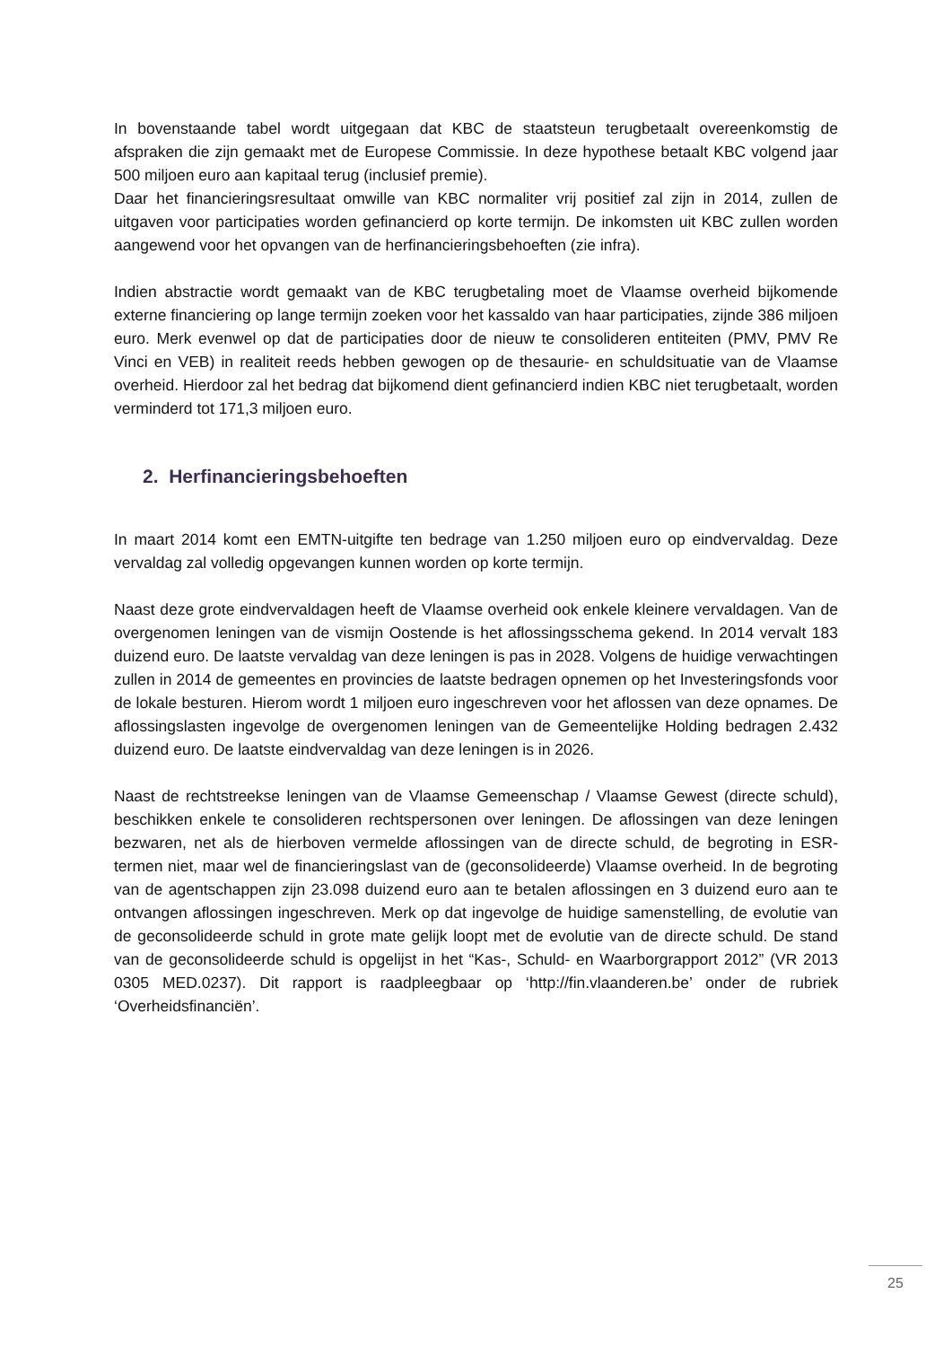In bovenstaande tabel wordt uitgegaan dat KBC de staatsteun terugbetaalt overeenkomstig de afspraken die zijn gemaakt met de Europese Commissie. In deze hypothese betaalt KBC volgend jaar 500 miljoen euro aan kapitaal terug (inclusief premie).
Daar het financieringsresultaat omwille van KBC normaliter vrij positief zal zijn in 2014, zullen de uitgaven voor participaties worden gefinancierd op korte termijn. De inkomsten uit KBC zullen worden aangewend voor het opvangen van de herfinancieringsbehoeften (zie infra).
Indien abstractie wordt gemaakt van de KBC terugbetaling moet de Vlaamse overheid bijkomende externe financiering op lange termijn zoeken voor het kassaldo van haar participaties, zijnde 386 miljoen euro. Merk evenwel op dat de participaties door de nieuw te consolideren entiteiten (PMV, PMV Re Vinci en VEB) in realiteit reeds hebben gewogen op de thesaurie- en schuldsituatie van de Vlaamse overheid. Hierdoor zal het bedrag dat bijkomend dient gefinancierd indien KBC niet terugbetaalt, worden verminderd tot 171,3 miljoen euro.
2. Herfinancieringsbehoeften
In maart 2014 komt een EMTN-uitgifte ten bedrage van 1.250 miljoen euro op eindvervaldag. Deze vervaldag zal volledig opgevangen kunnen worden op korte termijn.
Naast deze grote eindvervaldagen heeft de Vlaamse overheid ook enkele kleinere vervaldagen. Van de overgenomen leningen van de vismijn Oostende is het aflossingsschema gekend. In 2014 vervalt 183 duizend euro. De laatste vervaldag van deze leningen is pas in 2028. Volgens de huidige verwachtingen zullen in 2014 de gemeentes en provincies de laatste bedragen opnemen op het Investeringsfonds voor de lokale besturen. Hierom wordt 1 miljoen euro ingeschreven voor het aflossen van deze opnames. De aflossingslasten ingevolge de overgenomen leningen van de Gemeentelijke Holding bedragen 2.432 duizend euro. De laatste eindvervaldag van deze leningen is in 2026.
Naast de rechtstreekse leningen van de Vlaamse Gemeenschap / Vlaamse Gewest (directe schuld), beschikken enkele te consolideren rechtspersonen over leningen. De aflossingen van deze leningen bezwaren, net als de hierboven vermelde aflossingen van de directe schuld, de begroting in ESR-termen niet, maar wel de financieringslast van de (geconsolideerde) Vlaamse overheid. In de begroting van de agentschappen zijn 23.098 duizend euro aan te betalen aflossingen en 3 duizend euro aan te ontvangen aflossingen ingeschreven. Merk op dat ingevolge de huidige samenstelling, de evolutie van de geconsolideerde schuld in grote mate gelijk loopt met de evolutie van de directe schuld. De stand van de geconsolideerde schuld is opgelijst in het “Kas-, Schuld- en Waarborgrapport 2012” (VR 2013 0305 MED.0237). Dit rapport is raadpleegbaar op ‘http://fin.vlaanderen.be’ onder de rubriek ‘Overheidsfinanciën’.
25